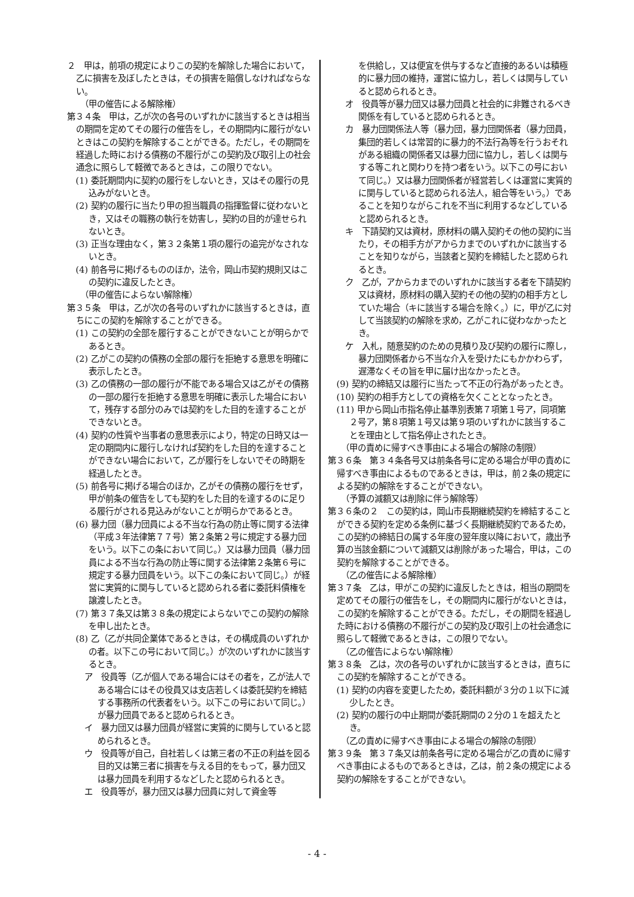２　甲は，前項の規定によりこの契約を解除した場合において，乙に損害を及ぼしたときは，その損害を賠償しなければならない。
（甲の催告による解除権）
第３４条　甲は，乙が次の各号のいずれかに該当するときは相当の期間を定めてその履行の催告をし，その期間内に履行がないときはこの契約を解除することができる。ただし，その期間を経過した時における債務の不履行がこの契約及び取引上の社会通念に照らして軽微であるときは，この限りでない。
(1) 委託期間内に契約の履行をしないとき，又はその履行の見込みがないとき。
(2) 契約の履行に当たり甲の担当職員の指揮監督に従わないとき，又はその職務の執行を妨害し，契約の目的が達せられないとき。
(3) 正当な理由なく，第３２条第１項の履行の追完がなされないとき。
(4) 前各号に掲げるもののほか，法令，岡山市契約規則又はこの契約に違反したとき。
（甲の催告によらない解除権）
第３５条　甲は，乙が次の各号のいずれかに該当するときは，直ちにこの契約を解除することができる。
(1) この契約の全部を履行することができないことが明らかであるとき。
(2) 乙がこの契約の債務の全部の履行を拒絶する意思を明確に表示したとき。
(3) 乙の債務の一部の履行が不能である場合又は乙がその債務の一部の履行を拒絶する意思を明確に表示した場合において，残存する部分のみでは契約をした目的を達することができないとき。
(4) 契約の性質や当事者の意思表示により，特定の日時又は一定の期間内に履行しなければ契約をした目的を達することができない場合において，乙が履行をしないでその時期を経過したとき。
(5) 前各号に掲げる場合のほか，乙がその債務の履行をせず，甲が前条の催告をしても契約をした目的を達するのに足りる履行がされる見込みがないことが明らかであるとき。
(6) 暴力団（暴力団員による不当な行為の防止等に関する法律（平成３年法律第７７号）第２条第２号に規定する暴力団をいう。以下この条において同じ。）又は暴力団員（暴力団員による不当な行為の防止等に関する法律第２条第６号に規定する暴力団員をいう。以下この条において同じ。）が経営に実質的に関与していると認められる者に委託料債権を譲渡したとき。
(7) 第３７条又は第３８条の規定によらないでこの契約の解除を申し出たとき。
(8) 乙（乙が共同企業体であるときは，その構成員のいずれかの者。以下この号において同じ。）が次のいずれかに該当するとき。
ア　役員等（乙が個人である場合にはその者を，乙が法人である場合にはその役員又は支店若しくは委託契約を締結する事務所の代表者をいう。以下この号において同じ。）が暴力団員であると認められるとき。
イ　暴力団又は暴力団員が経営に実質的に関与していると認められるとき。
ウ　役員等が自己，自社若しくは第三者の不正の利益を図る目的又は第三者に損害を与える目的をもって，暴力団又は暴力団員を利用するなどしたと認められるとき。
エ　役員等が，暴力団又は暴力団員に対して資金等
を供給し，又は便宜を供与するなど直接的あるいは積極的に暴力団の維持，運営に協力し，若しくは関与していると認められるとき。
オ　役員等が暴力団又は暴力団員と社会的に非難されるべき関係を有していると認められるとき。
カ　暴力団関係法人等（暴力団，暴力団関係者（暴力団員，集団的若しくは常習的に暴力的不法行為等を行うおそれがある組織の関係者又は暴力団に協力し，若しくは関与する等これと関わりを持つ者をいう。以下この号において同じ。）又は暴力団関係者が経営若しくは運営に実質的に関与していると認められる法人，組合等をいう。）であることを知りながらこれを不当に利用するなどしていると認められるとき。
キ　下請契約又は資材，原材料の購入契約その他の契約に当たり，その相手方がアからカまでのいずれかに該当することを知りながら，当該者と契約を締結したと認められるとき。
ク　乙が，アからカまでのいずれかに該当する者を下請契約又は資材，原材料の購入契約その他の契約の相手方としていた場合（キに該当する場合を除く。）に，甲が乙に対して当該契約の解除を求め，乙がこれに従わなかったとき。
ケ　入札，随意契約のための見積り及び契約の履行に際し，暴力団関係者から不当な介入を受けたにもかかわらず，遅滞なくその旨を甲に届け出なかったとき。
(9) 契約の締結又は履行に当たって不正の行為があったとき。
(10) 契約の相手方としての資格を欠くこととなったとき。
(11) 甲から岡山市指名停止基準別表第７項第１号ア，同項第２号ア，第８項第１号又は第９項のいずれかに該当することを理由として指名停止されたとき。
（甲の責めに帰すべき事由による場合の解除の制限）
第３６条　第３４条各号又は前条各号に定める場合が甲の責めに帰すべき事由によるものであるときは，甲は，前２条の規定による契約の解除をすることができない。
（予算の減額又は削除に伴う解除等）
第３６条の２　この契約は，岡山市長期継続契約を締結することができる契約を定める条例に基づく長期継続契約であるため，この契約の締結日の属する年度の翌年度以降において，歳出予算の当該金額について減額又は削除があった場合，甲は，この契約を解除することができる。
（乙の催告による解除権）
第３７条　乙は，甲がこの契約に違反したときは，相当の期間を定めてその履行の催告をし，その期間内に履行がないときは，この契約を解除することができる。ただし，その期間を経過した時における債務の不履行がこの契約及び取引上の社会通念に照らして軽微であるときは，この限りでない。
（乙の催告によらない解除権）
第３８条　乙は，次の各号のいずれかに該当するときは，直ちにこの契約を解除することができる。
(1) 契約の内容を変更したため，委託料額が３分の１以下に減少したとき。
(2) 契約の履行の中止期間が委託期間の２分の１を超えたとき。
（乙の責めに帰すべき事由による場合の解除の制限）
第３９条　第３７条又は前条各号に定める場合が乙の責めに帰すべき事由によるものであるときは，乙は，前２条の規定による契約の解除をすることができない。
- 4 -